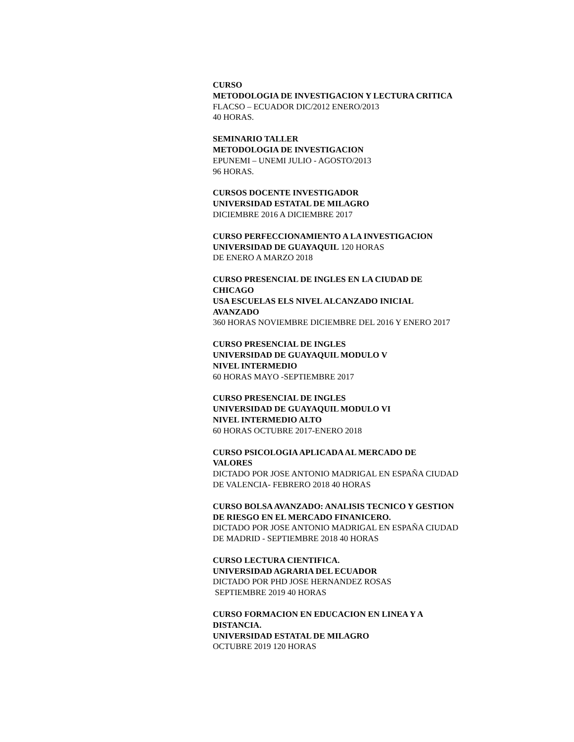CURSO
METODOLOGIA DE INVESTIGACION Y LECTURA CRITICA
FLACSO – ECUADOR DIC/2012 ENERO/2013
40 HORAS.
SEMINARIO TALLER
METODOLOGIA DE INVESTIGACION
EPUNEMI – UNEMI JULIO - AGOSTO/2013
96 HORAS.
CURSOS DOCENTE INVESTIGADOR
UNIVERSIDAD ESTATAL DE MILAGRO
DICIEMBRE 2016 A DICIEMBRE 2017
CURSO PERFECCIONAMIENTO A LA INVESTIGACION
UNIVERSIDAD DE GUAYAQUIL 120 HORAS
DE ENERO A MARZO 2018
CURSO PRESENCIAL DE INGLES EN LA CIUDAD DE
CHICAGO
USA ESCUELAS ELS NIVEL ALCANZADO INICIAL
AVANZADO
360 HORAS NOVIEMBRE DICIEMBRE DEL 2016 Y ENERO 2017
CURSO PRESENCIAL DE INGLES
UNIVERSIDAD DE GUAYAQUIL MODULO V
NIVEL INTERMEDIO
60 HORAS MAYO -SEPTIEMBRE 2017
CURSO PRESENCIAL DE INGLES
UNIVERSIDAD DE GUAYAQUIL MODULO VI
NIVEL INTERMEDIO ALTO
60 HORAS OCTUBRE 2017-ENERO 2018
CURSO PSICOLOGIA APLICADA AL MERCADO DE
VALORES
DICTADO POR JOSE ANTONIO MADRIGAL EN ESPAÑA CIUDAD
DE VALENCIA- FEBRERO 2018 40 HORAS
CURSO BOLSA AVANZADO: ANALISIS TECNICO Y GESTION
DE RIESGO EN EL MERCADO FINANICERO.
DICTADO POR JOSE ANTONIO MADRIGAL EN ESPAÑA CIUDAD
DE MADRID - SEPTIEMBRE 2018 40 HORAS
CURSO LECTURA CIENTIFICA.
UNIVERSIDAD AGRARIA DEL ECUADOR
DICTADO POR PHD JOSE HERNANDEZ ROSAS
SEPTIEMBRE 2019 40 HORAS
CURSO FORMACION EN EDUCACION EN LINEA Y A
DISTANCIA.
UNIVERSIDAD ESTATAL DE MILAGRO
OCTUBRE 2019 120 HORAS